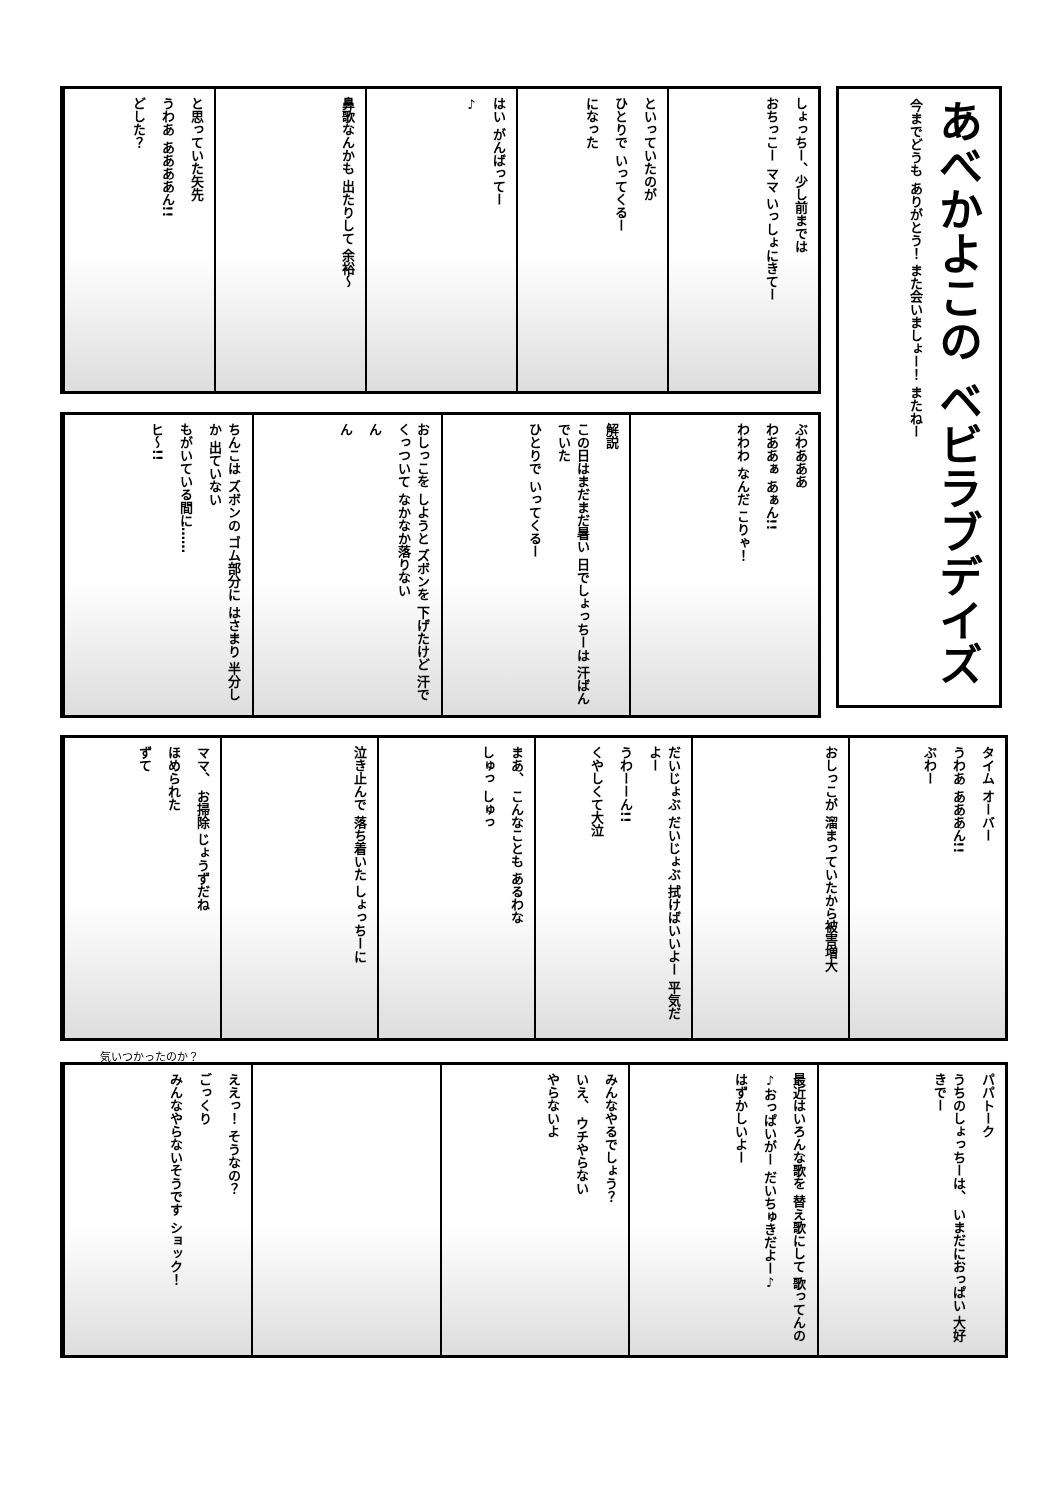しょっちー、少し前までは
おちっこー ママ いっしょにきてー
といっていたのが
ひとりで いってくるー
になった
はい がんばってー
♪
鼻歌なんかも 出たりして 余裕～
と思っていた矢先
うわあ ああああん!!
どした？
あべかよこの ベビラブデイズ
今までどうも ありがとう！ また会いましょー！ またねー
ぶわあああ
わああぁ あぁん!!
わわわ なんだ こりゃ！
解説
この日はまだまだ暑い 日でしょっちーは 汗ばんでいた
ひとりで いってくるー
おしっこを しようと ズボンを 下げたけど 汗でくっついて なかなか落りない
ん
ん
ちんこは ズボンの ゴム部分に はさまり 半分しか 出ていない
もがいている間に……
ヒ～!!
タイム オーバー
うわあ あああん!!
ぶわー
おしっこが 溜まっていたから被害増大
だいじょぶ だいじょぶ 拭けばいいよー 平気だよー
うわーーん!!
くやしくて大泣
まあ、 こんなことも あるわな
しゅっ しゅっ
泣き止んで 落ち着いた しょっちーに
ママ、 お掃除 じょうずだね
ほめられた
ずて
気いつかったのか？
パパトーク
うちのしょっちーは、 いまだにおっぱい 大好きでー
最近はいろんな歌を 替え歌にして 歌ってんの
♪おっぱいがー だいちゅきだよー♪
はずかしいよー
みんなやるでしょう？
いえ、 ウチやらない
やらないよ
ええっ！ そうなの？
ごっくり
みんなやらないそうです ショック！